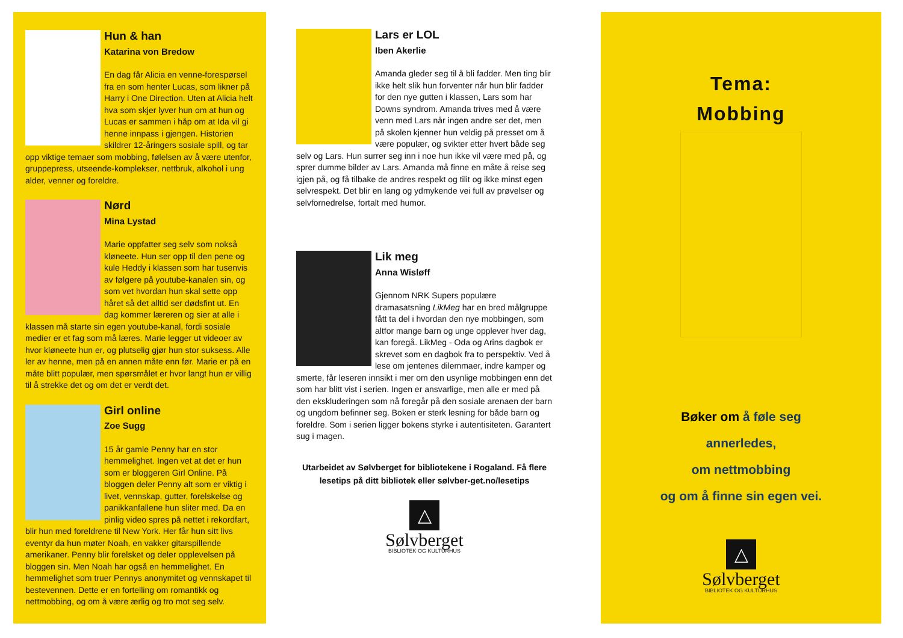Hun & han
Katarina von Bredow
En dag får Alicia en venne-forespørsel fra en som henter Lucas, som likner på Harry i One Direction. Uten at Alicia helt hva som skjer lyver hun om at hun og Lucas er sammen i håp om at Ida vil gi henne innpass i gjengen. Historien skildrer 12-åringers sosiale spill, og tar opp viktige temaer som mobbing, følelsen av å være utenfor, gruppepress, utseende-komplekser, nettbruk, alkohol i ung alder, venner og foreldre.
Nørd
Mina Lystad
Marie oppfatter seg selv som nokså kløneete. Hun ser opp til den pene og kule Heddy i klassen som har tusenvis av følgere på youtube-kanalen sin, og som vet hvordan hun skal sette opp håret så det alltid ser dødsfint ut. En dag kommer læreren og sier at alle i klassen må starte sin egen youtube-kanal, fordi sosiale medier er et fag som må læres. Marie legger ut videoer av hvor kløneete hun er, og plutselig gjør hun stor suksess. Alle ler av henne, men på en annen måte enn før. Marie er på en måte blitt populær, men spørsmålet er hvor langt hun er villig til å strekke det og om det er verdt det.
Girl online
Zoe Sugg
15 år gamle Penny har en stor hemmelighet. Ingen vet at det er hun som er bloggeren Girl Online. På bloggen deler Penny alt som er viktig i livet, vennskap, gutter, forelskelse og panikkanfallene hun sliter med. Da en pinlig video spres på nettet i rekordfart, blir hun med foreldrene til New York. Her får hun sitt livs eventyr da hun møter Noah, en vakker gitarspillende amerikaner. Penny blir forelsket og deler opplevelsen på bloggen sin. Men Noah har også en hemmelighet. En hemmelighet som truer Pennys anonymitet og vennskapet til bestevennen. Dette er en fortelling om romantikk og nettmobbing, og om å være ærlig og tro mot seg selv.
Lars er LOL
Iben Akerlie
Amanda gleder seg til å bli fadder. Men ting blir ikke helt slik hun forventer når hun blir fadder for den nye gutten i klassen, Lars som har Downs syndrom. Amanda trives med å være venn med Lars når ingen andre ser det, men på skolen kjenner hun veldig på presset om å være populær, og svikter etter hvert både seg selv og Lars. Hun surrer seg inn i noe hun ikke vil være med på, og sprer dumme bilder av Lars. Amanda må finne en måte å reise seg igjen på, og få tilbake de andres respekt og tilit og ikke minst egen selvrespekt. Det blir en lang og ydmykende vei full av prøvelser og selvfornedrelse, fortalt med humor.
Lik meg
Anna Wisløff
Gjennom NRK Supers populære dramasatsning LikMeg har en bred målgruppe fått ta del i hvordan den nye mobbingen, som altfor mange barn og unge opplever hver dag, kan foregå. LikMeg - Oda og Arins dagbok er skrevet som en dagbok fra to perspektiv. Ved å lese om jentenes dilemmaer, indre kamper og smerte, får leseren innsikt i mer om den usynlige mobbingen enn det som har blitt vist i serien. Ingen er ansvarlige, men alle er med på den ekskluderingen som nå foregår på den sosiale arenaen der barn og ungdom befinner seg. Boken er sterk lesning for både barn og foreldre. Som i serien ligger bokens styrke i autentisiteten. Garantert sug i magen.
Utarbeidet av Sølvberget for bibliotekene i Rogaland. Få flere lesetips på ditt bibliotek eller sølvber-get.no/lesetips
△
Sølvberget
BIBLIOTEK OG KULTURHUS
Tema:
Mobbing
Bøker om å føle seg
annerledes,
om nettmobbing
og om å finne sin egen vei.
△
Sølvberget
BIBLIOTEK OG KULTURHUS